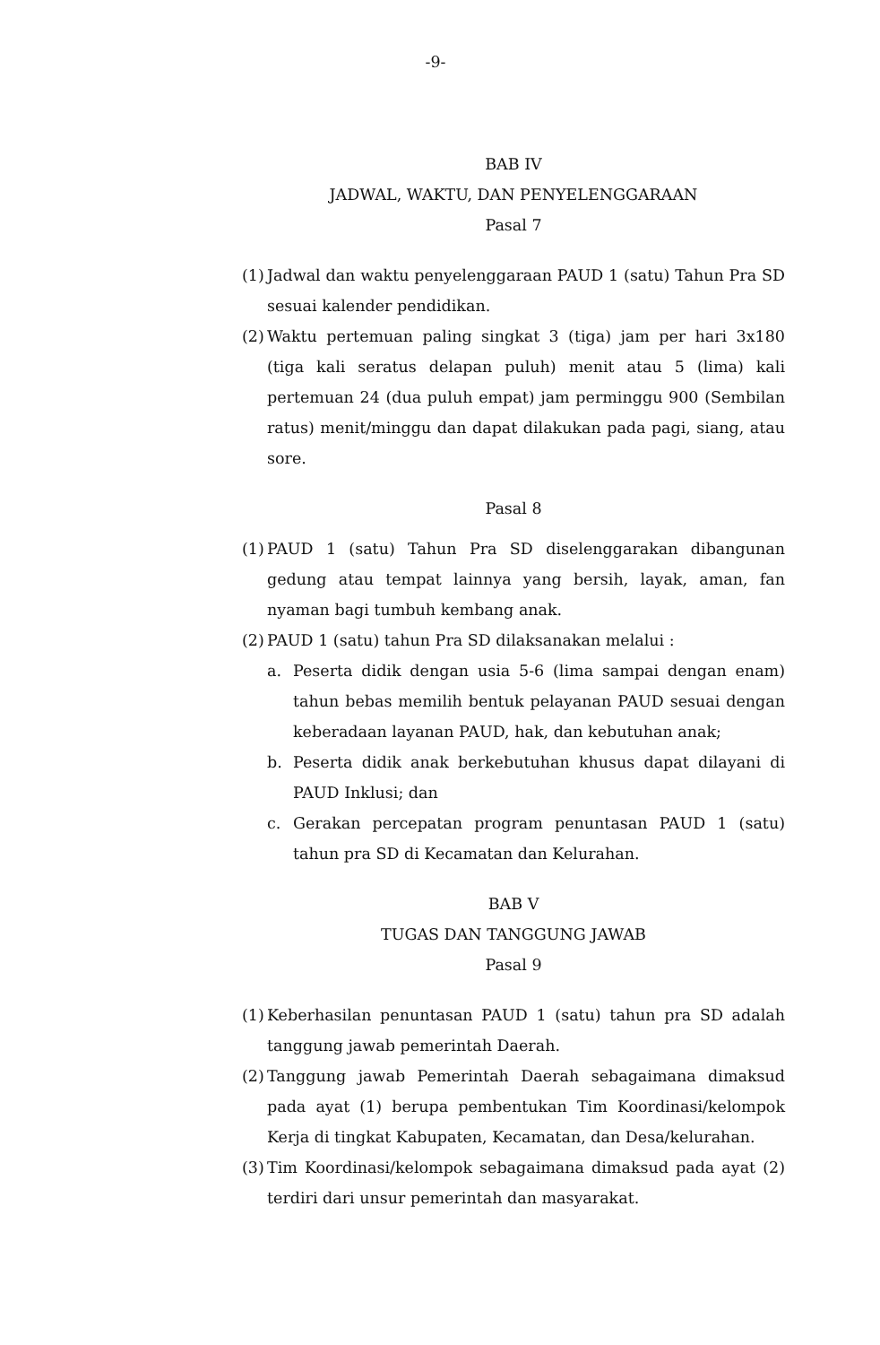-9-
BAB IV
JADWAL, WAKTU, DAN PENYELENGGARAAN
Pasal 7
(1)
Jadwal dan waktu penyelenggaraan PAUD 1 (satu) Tahun Pra SD sesuai kalender pendidikan.
(2)
Waktu pertemuan paling singkat 3 (tiga) jam per hari 3x180 (tiga kali seratus delapan puluh) menit atau 5 (lima) kali pertemuan 24 (dua puluh empat) jam perminggu 900 (Sembilan ratus) menit/minggu dan dapat dilakukan pada pagi, siang, atau sore.
Pasal 8
(1)
PAUD 1 (satu) Tahun Pra SD diselenggarakan dibangunan gedung atau tempat lainnya yang bersih, layak, aman, fan nyaman bagi tumbuh kembang anak.
(2)
PAUD 1 (satu) tahun Pra SD dilaksanakan melalui :
a. Peserta didik dengan usia 5-6 (lima sampai dengan enam) tahun bebas memilih bentuk pelayanan PAUD sesuai dengan keberadaan layanan PAUD, hak, dan kebutuhan anak;
b. Peserta didik anak berkebutuhan khusus dapat dilayani di PAUD Inklusi; dan
c. Gerakan percepatan program penuntasan PAUD 1 (satu) tahun pra SD di Kecamatan dan Kelurahan.
BAB V
TUGAS DAN TANGGUNG JAWAB
Pasal 9
(1)
Keberhasilan penuntasan PAUD 1 (satu) tahun pra SD adalah tanggung jawab pemerintah Daerah.
(2)
Tanggung jawab Pemerintah Daerah sebagaimana dimaksud pada ayat (1) berupa pembentukan Tim Koordinasi/kelompok Kerja di tingkat Kabupaten, Kecamatan, dan Desa/kelurahan.
(3)
Tim Koordinasi/kelompok sebagaimana dimaksud pada ayat (2) terdiri dari unsur pemerintah dan masyarakat.